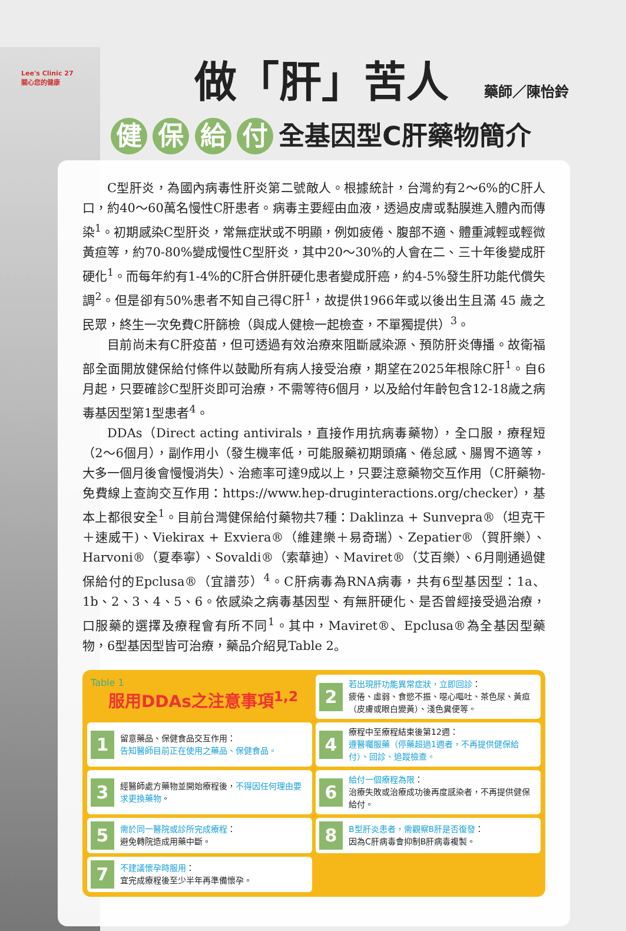Lee's Clinic 27
關心您的健康
做「肝」苦人 藥師／陳怡鈴
健 保 給 付 全基因型C肝藥物簡介
C型肝炎，為國內病毒性肝炎第二號敵人。根據統計，台灣約有2～6%的C肝人口，約40～60萬名慢性C肝患者。病毒主要經由血液，透過皮膚或黏膜進入體內而傳染<sup>1</sup>。初期感染C型肝炎，常無症狀或不明顯，例如疲倦、腹部不適、體重減輕或輕微黃疸等，約70-80%變成慢性C型肝炎，其中20～30%的人會在二、三十年後變成肝硬化<sup>1</sup>。而每年約有1-4%的C肝合併肝硬化患者變成肝癌，約4-5%發生肝功能代償失調<sup>2</sup>。但是卻有50%患者不知自己得C肝<sup>1</sup>，故提供1966年或以後出生且滿 45 歲之民眾，終生一次免費C肝篩檢（與成人健檢一起檢查，不單獨提供）<sup>3</sup>。
目前尚未有C肝疫苗，但可透過有效治療來阻斷感染源、預防肝炎傳播。故衛福部全面開放健保給付條件以鼓勵所有病人接受治療，期望在2025年根除C肝<sup>1</sup>。自6月起，只要確診C型肝炎即可治療，不需等待6個月，以及給付年齡包含12-18歲之病毒基因型第1型患者<sup>4</sup>。
DDAs（Direct acting antivirals，直接作用抗病毒藥物），全口服，療程短（2～6個月），副作用小（發生機率低，可能服藥初期頭痛、倦怠感、腸胃不適等，大多一個月後會慢慢消失）、治癒率可達9成以上，只要注意藥物交互作用（C肝藥物-免費線上查詢交互作用：https://www.hep-druginteractions.org/checker），基本上都很安全<sup>1</sup>。目前台灣健保給付藥物共7種：Daklinza + Sunvepra®（坦克干＋速威干)、Viekirax + Exviera®（維建樂＋易奇瑞）、Zepatier®（賀肝樂）、Harvoni®（夏奉寧）、Sovaldi®（索華迪）、Maviret®（艾百樂）、6月剛通過健保給付的Epclusa®（宜譜莎）<sup>4</sup>。C肝病毒為RNA病毒，共有6型基因型：1a、1b、2、3、4、5、6。依感染之病毒基因型、有無肝硬化、是否曾經接受過治療，口服藥的選擇及療程會有所不同<sup>1</sup>。其中，Maviret®、Epclusa®為全基因型藥物，6型基因型皆可治療，藥品介紹見Table 2。
Table 1
服用DDAs之注意事項<sup>1,2</sup>
2
若出現肝功能異常症狀，立即回診：
疲倦、虛弱、食慾不振、噁心嘔吐、茶色尿、黃疸（皮膚或眼白變黃）、淺色糞便等。
1
留意藥品、保健食品交互作用：
告知醫師目前正在使用之藥品、保健食品。
4
療程中至療程結束後第12週：
遵醫囑服藥（停藥超過1週者，不再提供健保給付）、回診、追蹤檢查。
3
經醫師處方藥物並開始療程後，不得因任何理由要求更換藥物。
6
給付一個療程為限：
治療失敗或治療成功後再度感染者，不再提供健保給付。
5
需於同一醫院或診所完成療程：
避免轉院造成用藥中斷。
8
B型肝炎患者，需觀察B肝是否復發：
因為C肝病毒會抑制B肝病毒複製。
7
不建議懷孕時服用：
宜完成療程後至少半年再準備懷孕。